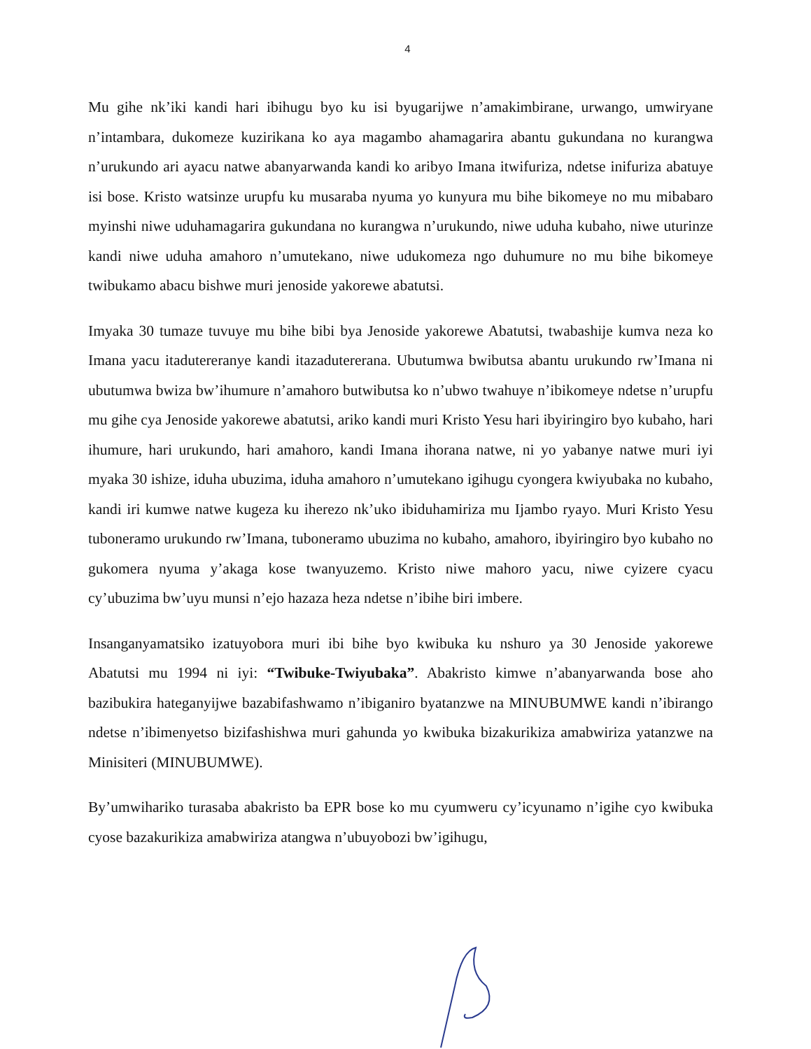4
Mu gihe nk’iki kandi hari ibihugu byo ku isi byugarijwe n’amakimbirane, urwango, umwiryane n’intambara, dukomeze kuzirikana ko aya magambo ahamagarira abantu gukundana no kurangwa n’urukundo ari ayacu natwe abanyarwanda kandi ko aribyo Imana itwifuriza, ndetse inifuriza abatuye isi bose. Kristo watsinze urupfu ku musaraba nyuma yo kunyura mu bihe bikomeye no mu mibabaro myinshi niwe uduhamagarira gukundana no kurangwa n’urukundo, niwe uduha kubaho, niwe uturinze kandi niwe uduha amahoro n’umutekano, niwe udukomeza ngo duhumure no mu bihe bikomeye twibukamo abacu bishwe muri jenoside yakorewe abatutsi.
Imyaka 30 tumaze tuvuye mu bihe bibi bya Jenoside yakorewe Abatutsi, twabashije kumva neza ko Imana yacu itadutereranye kandi itazadutererana. Ubutumwa bwibutsa abantu urukundo rw’Imana ni ubutumwa bwiza bw’ihumure n’amahoro butwibutsa ko n’ubwo twahuye n’ibikomeye ndetse n’urupfu mu gihe cya Jenoside yakorewe abatutsi, ariko kandi muri Kristo Yesu hari ibyiringiro byo kubaho, hari ihumure, hari urukundo, hari amahoro, kandi Imana ihorana natwe, ni yo yabanye natwe muri iyi myaka 30 ishize, iduha ubuzima, iduha amahoro n’umutekano igihugu cyongera kwiyubaka no kubaho, kandi iri kumwe natwe kugeza ku iherezo nk’uko ibiduhamiriza mu Ijambo ryayo. Muri Kristo Yesu tuboneramo urukundo rw’Imana, tuboneramo ubuzima no kubaho, amahoro, ibyiringiro byo kubaho no gukomera nyuma y’akaga kose twanyuzemo. Kristo niwe mahoro yacu, niwe cyizere cyacu cy’ubuzima bw’uyu munsi n’ejo hazaza heza ndetse n’ibihe biri imbere.
Insanganyamatsiko izatuyobora muri ibi bihe byo kwibuka ku nshuro ya 30 Jenoside yakorewe Abatutsi mu 1994 ni iyi: “Twibuke-Twiyubaka”. Abakristo kimwe n’abanyarwanda bose aho bazibukira hateganyijwe bazabifashwamo n’ibiganiro byatanzwe na MINUBUMWE kandi n’ibirango ndetse n’ibimenyetso bizifashishwa muri gahunda yo kwibuka bizakurikiza amabwiriza yatanzwe na Minisiteri (MINUBUMWE).
By’umwihariko turasaba abakristo ba EPR bose ko mu cyumweru cy’icyunamo n’igihe cyo kwibuka cyose bazakurikiza amabwiriza atangwa n’ubuyobozi bw’igihugu,